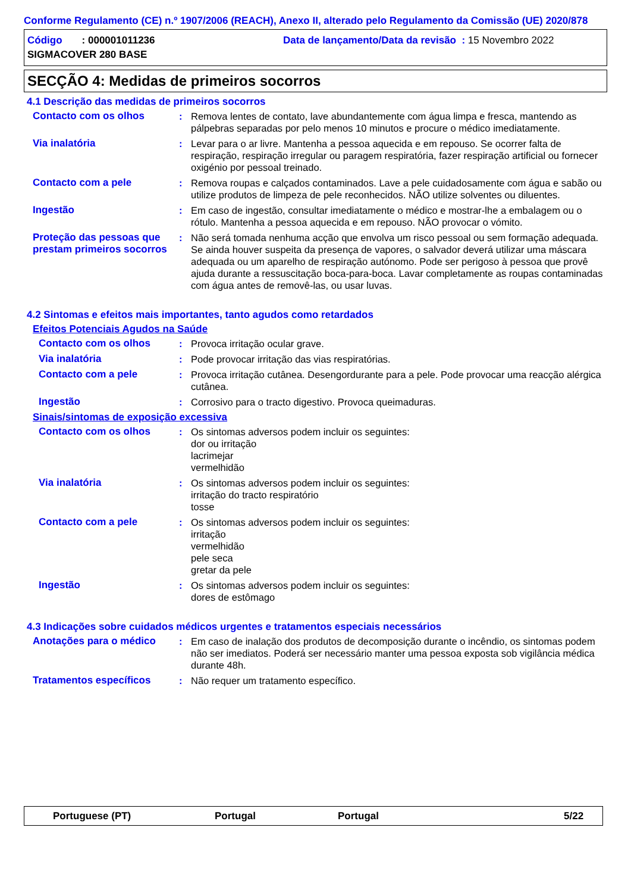Conforme Regulamento (CE) n.º 1907/2006 (REACH), Anexo II, alterado pelo Regulamento da Comissão (UE) 2020/878
Código : 000001011236 Data de lançamento/Data da revisão : 15 Novembro 2022
SIGMACOVER 280 BASE
SECÇÃO 4: Medidas de primeiros socorros
4.1 Descrição das medidas de primeiros socorros
Contacto com os olhos : Remova lentes de contato, lave abundantemente com água limpa e fresca, mantendo as pálpebras separadas por pelo menos 10 minutos e procure o médico imediatamente.
Via inalatória : Levar para o ar livre. Mantenha a pessoa aquecida e em repouso. Se ocorrer falta de respiração, respiração irregular ou paragem respiratória, fazer respiração artificial ou fornecer oxigénio por pessoal treinado.
Contacto com a pele : Remova roupas e calçados contaminados. Lave a pele cuidadosamente com água e sabão ou utilize produtos de limpeza de pele reconhecidos. NÃO utilize solventes ou diluentes.
Ingestão : Em caso de ingestão, consultar imediatamente o médico e mostrar-lhe a embalagem ou o rótulo. Mantenha a pessoa aquecida e em repouso. NÃO provocar o vómito.
Proteção das pessoas que prestam primeiros socorros
: Não será tomada nenhuma acção que envolva um risco pessoal ou sem formação adequada. Se ainda houver suspeita da presença de vapores, o salvador deverá utilizar uma máscara adequada ou um aparelho de respiração autónomo. Pode ser perigoso à pessoa que provê ajuda durante a ressuscitação boca-para-boca. Lavar completamente as roupas contaminadas com água antes de removê-las, ou usar luvas.
4.2 Sintomas e efeitos mais importantes, tanto agudos como retardados
Efeitos Potenciais Agudos na Saúde
Contacto com os olhos : Provoca irritação ocular grave.
Via inalatória : Pode provocar irritação das vias respiratórias.
Contacto com a pele : Provoca irritação cutânea. Desengordurante para a pele. Pode provocar uma reacção alérgica cutânea.
Ingestão : Corrosivo para o tracto digestivo. Provoca queimaduras.
Sinais/sintomas de exposição excessiva
Contacto com os olhos : Os sintomas adversos podem incluir os seguintes:
dor ou irritação
lacrimejar
vermelhidão
Via inalatória : Os sintomas adversos podem incluir os seguintes:
irritação do tracto respiratório
tosse
Contacto com a pele : Os sintomas adversos podem incluir os seguintes:
irritação
vermelhidão
pele seca
gretar da pele
Ingestão : Os sintomas adversos podem incluir os seguintes:
dores de estômago
4.3 Indicações sobre cuidados médicos urgentes e tratamentos especiais necessários
Anotações para o médico : Em caso de inalação dos produtos de decomposição durante o incêndio, os sintomas podem não ser imediatos. Poderá ser necessário manter uma pessoa exposta sob vigilância médica durante 48h.
Tratamentos específicos : Não requer um tratamento específico.
Portuguese (PT) Portugal Portugal 5/22